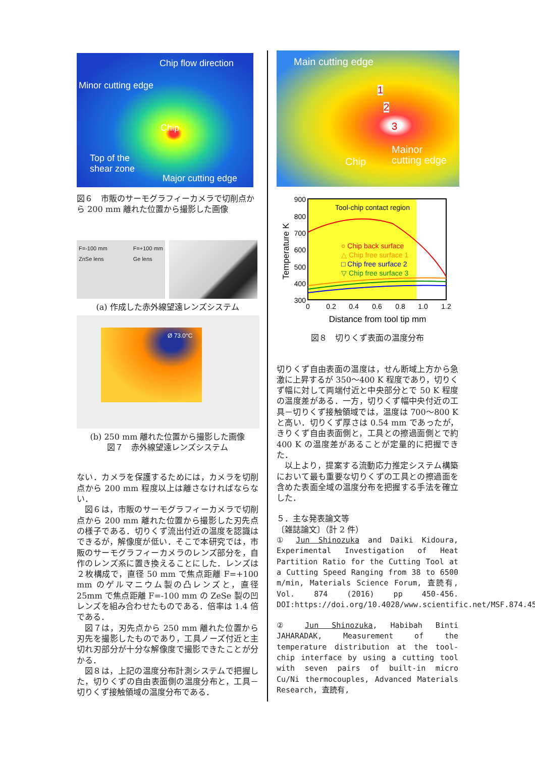Chip flow direction
Minor cutting edge
Chip
Top of the
shear zone
Major cutting edge
図６　市販のサーモグラフィーカメラで切削点から 200 mm 離れた位置から撮影した画像
F=-100 mm
ZnSe lens F=+100 mm
Ge lens
(a) 作成した赤外線望遠レンズシステム
Ø 73.0°C
(b) 250 mm 離れた位置から撮影した画像
図７　赤外線望遠レンズシステム
ない．カメラを保護するためには，カメラを切削点から 200 mm 程度以上は離さなければならない．
図６は，市販のサーモグラフィーカメラで切削点から 200 mm 離れた位置から撮影した刃先点の様子である．切りくず流出付近の温度を認識はできるが，解像度が低い．そこで本研究では，市販のサーモグラフィーカメラのレンズ部分を，自作のレンズ系に置き換えることにした．レンズは２枚構成で，直径 50 mm で焦点距離 F=+100 mm のゲルマニウム製の凸レンズと，直径 25mm で焦点距離 F=-100 mm の ZeSe 製の凹レンズを組み合わせたものである．倍率は 1.4 倍である．
図７は，刃先点から 250 mm 離れた位置から刃先を撮影したものであり，工具ノーズ付近と主切れ刃部分が十分な解像度で撮影できたことが分かる．
図８は，上記の温度分布計測システムで把握した，切りくずの自由表面側の温度分布と，工具－切りくず接触領域の温度分布である．
Main cutting edge
1
2
3
Chip
Mainor
cutting edge
900
800
700
600
500
400
300
0
0.2
0.4
0.6
0.8
1.0
1.2
Distance from tool tip mm
Temperature K
Tool-chip contact region
○ Chip back surface
△ Chip free surface 1
□ Chip free surface 2
▽ Chip free surface 3
図８　切りくず表面の温度分布
切りくず自由表面の温度は，せん断域上方から急激に上昇するが 350～400 K 程度であり，切りくず幅に対して両端付近と中央部分とで 50 K 程度の温度差がある．一方，切りくず幅中央付近の工具－切りくず接触領域では，温度は 700～800 K と高い．切りくず厚さは 0.54 mm であったが，きりくず自由表面側と，工具との擦過面側とで約 400 K の温度差があることが定量的に把握できた．
以上より，提案する流動応力推定システム構築において最も重要な切りくずの工具との擦過面を含めた表面全域の温度分布を把握する手法を確立した．
５．主な発表論文等
〔雑誌論文〕（計 2 件）
① Jun Shinozuka and Daiki Kidoura, Experimental Investigation of Heat Partition Ratio for the Cutting Tool at a Cutting Speed Ranging from 38 to 6500 m/min, Materials Science Forum, 査読有, Vol. 874 (2016) pp 450-456. DOI:https://doi.org/10.4028/www.scientific.net/MSF.874.450
② Jun Shinozuka, Habibah Binti JAHARADAK, Measurement of the temperature distribution at the tool-chip interface by using a cutting tool with seven pairs of built-in micro Cu/Ni thermocouples, Advanced Materials Research, 査読有,